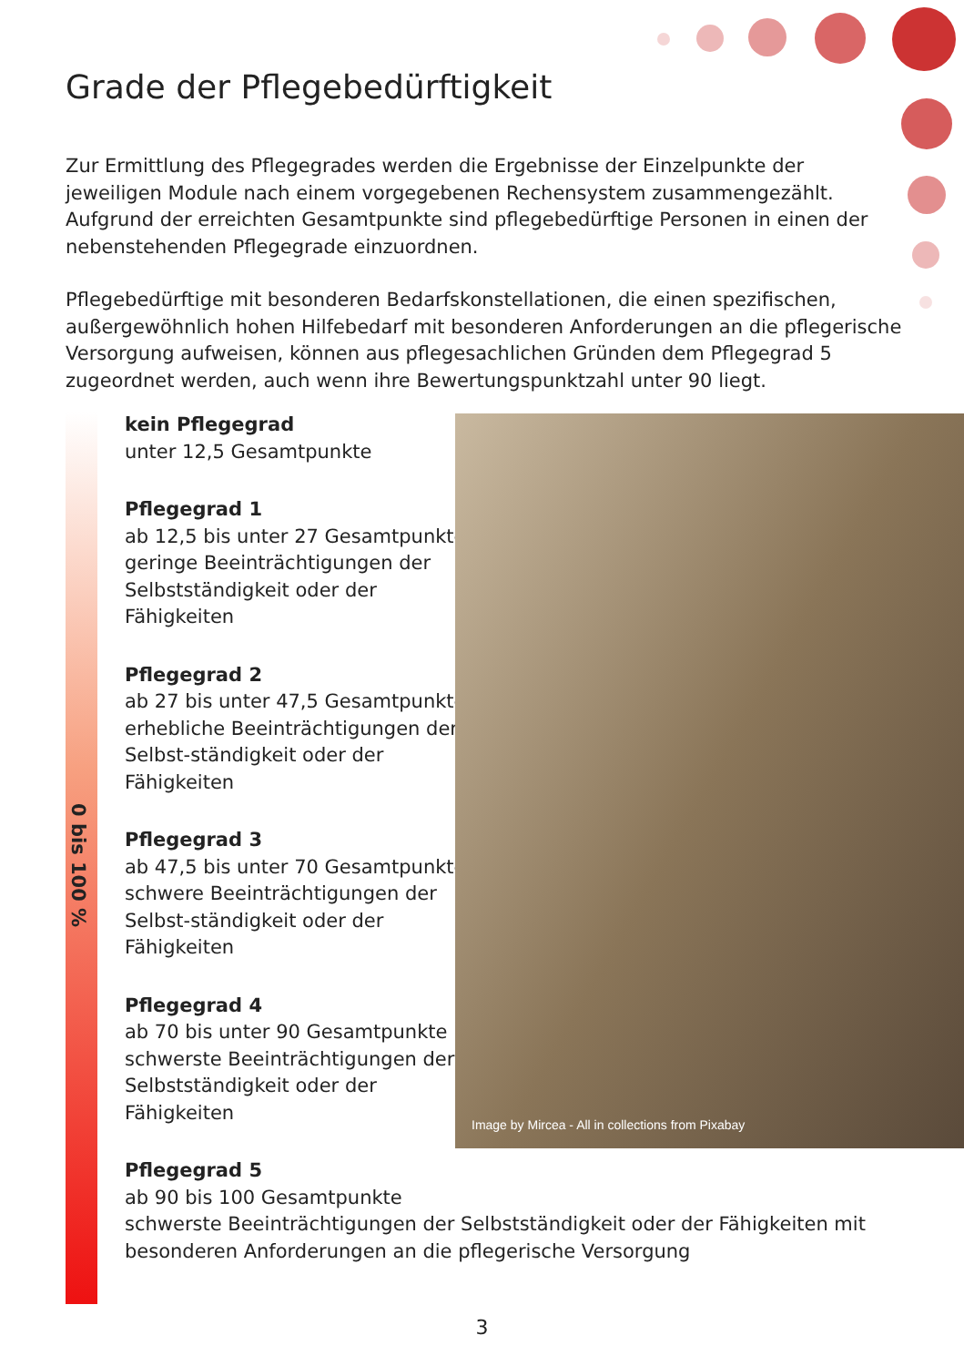Grade der Pflegebedürftigkeit
Zur Ermittlung des Pflegegrades werden die Ergebnisse der Einzelpunkte der jeweiligen Module nach einem vorgegebenen Rechensystem zusammengezählt. Aufgrund der erreichten Gesamtpunkte sind pflegebedürftige Personen in einen der nebenstehenden Pflegegrade einzuordnen.
Pflegebedürftige mit besonderen Bedarfskonstellationen, die einen spezifischen, außergewöhnlich hohen Hilfebedarf mit besonderen Anforderungen an die pflegerische Versorgung aufweisen, können aus pflegesachlichen Gründen dem Pflegegrad 5 zugeordnet werden, auch wenn ihre Bewertungspunktzahl unter 90 liegt.
0 bis 100 %
kein Pflegegrad
unter 12,5 Gesamtpunkte
Pflegegrad 1
ab 12,5 bis unter 27 Gesamtpunkte geringe Beeinträchtigungen der Selbstständigkeit oder der Fähigkeiten
Pflegegrad 2
ab 27 bis unter 47,5 Gesamtpunkte erhebliche Beeinträchtigungen der Selbst-ständigkeit oder der Fähigkeiten
Pflegegrad 3
ab 47,5 bis unter 70 Gesamtpunkte schwere Beeinträchtigungen der Selbst-ständigkeit oder der Fähigkeiten
Pflegegrad 4
ab 70 bis unter 90 Gesamtpunkte schwerste Beeinträchtigungen der Selbstständigkeit oder der Fähigkeiten
Pflegegrad 5
ab 90 bis 100 Gesamtpunkte
schwerste Beeinträchtigungen der Selbstständigkeit oder der Fähigkeiten mit besonderen Anforderungen an die pflegerische Versorgung
Image by Mircea - All in collections from Pixabay
3